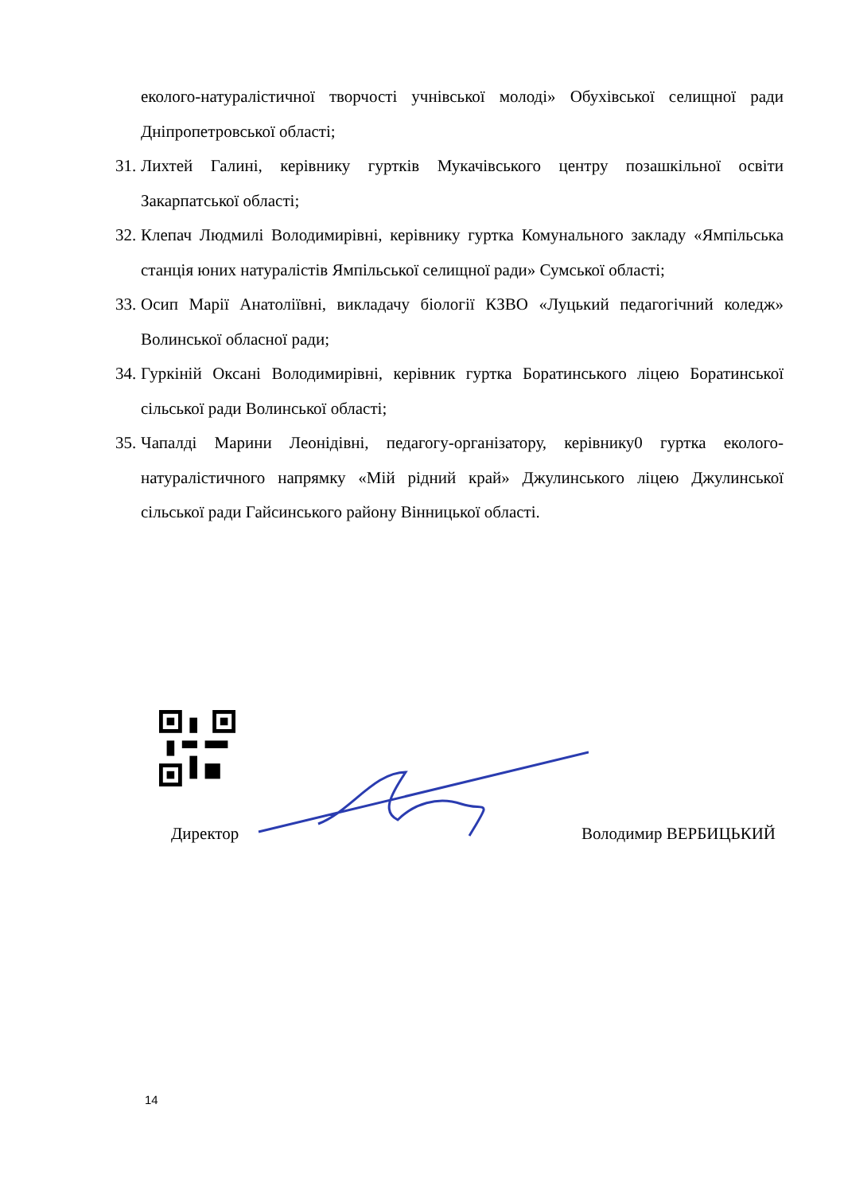еколого-натуралістичної творчості учнівської молоді» Обухівської селищної ради Дніпропетровської області;
31. Лихтей Галині, керівнику гуртків Мукачівського центру позашкільної освіти Закарпатської області;
32. Клепач Людмилі Володимирівні, керівнику гуртка Комунального закладу «Ямпільська станція юних натуралістів Ямпільської селищної ради» Сумської області;
33. Осип Марії Анатоліївні, викладачу біології КЗВО «Луцький педагогічний коледж» Волинської обласної ради;
34. Гуркіній Оксані Володимирівні, керівник гуртка Боратинського ліцею Боратинської сільської ради Волинської області;
35. Чапалді Марини Леонідівні, педагогу-організатору, керівнику0 гуртка еколого-натуралістичного напрямку «Мій рідний край» Джулинського ліцею Джулинської сільської ради Гайсинського району Вінницької області.
Директор Володимир ВЕРБИЦЬКИЙ
14